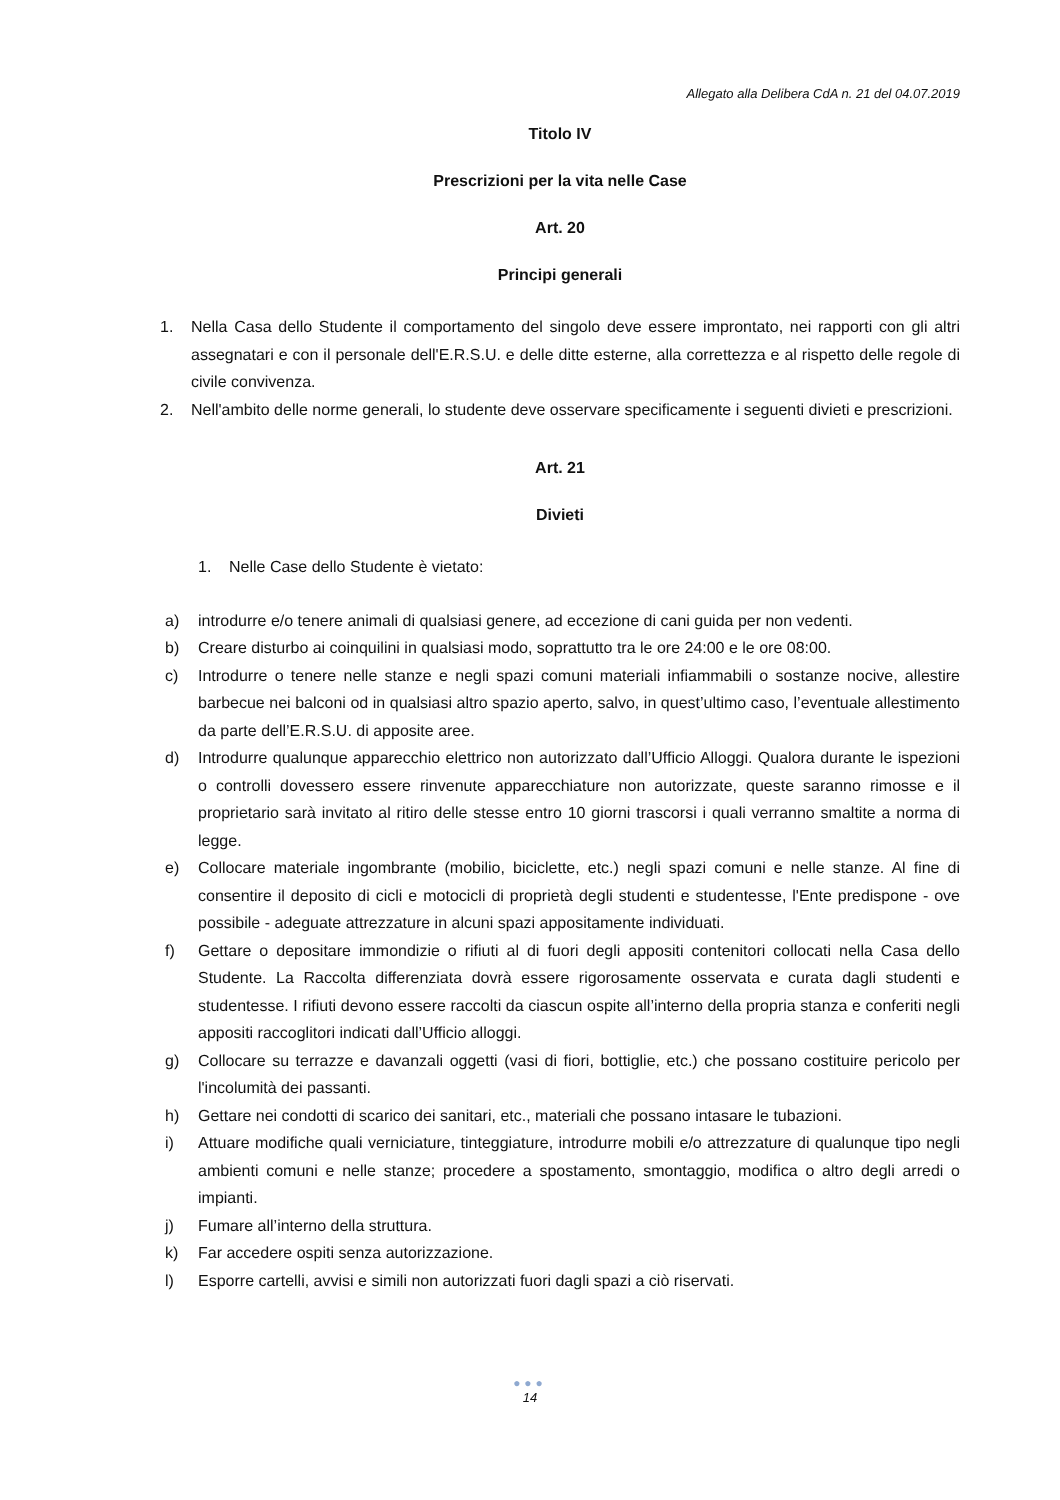Allegato alla Delibera CdA n. 21 del 04.07.2019
Titolo IV
Prescrizioni per la vita nelle Case
Art. 20
Principi generali
1. Nella Casa dello Studente il comportamento del singolo deve essere improntato, nei rapporti con gli altri assegnatari e con il personale dell'E.R.S.U. e delle ditte esterne, alla correttezza e al rispetto delle regole di civile convivenza.
2. Nell'ambito delle norme generali, lo studente deve osservare specificamente i seguenti divieti e prescrizioni.
Art. 21
Divieti
1. Nelle Case dello Studente è vietato:
a) introdurre e/o tenere animali di qualsiasi genere, ad eccezione di cani guida per non vedenti.
b) Creare disturbo ai coinquilini in qualsiasi modo, soprattutto tra le ore 24:00 e le ore 08:00.
c) Introdurre o tenere nelle stanze e negli spazi comuni materiali infiammabili o sostanze nocive, allestire barbecue nei balconi od in qualsiasi altro spazio aperto, salvo, in quest’ultimo caso, l’eventuale allestimento da parte dell’E.R.S.U. di apposite aree.
d) Introdurre qualunque apparecchio elettrico non autorizzato dall’Ufficio Alloggi. Qualora durante le ispezioni o controlli dovessero essere rinvenute apparecchiature non autorizzate, queste saranno rimosse e il proprietario sarà invitato al ritiro delle stesse entro 10 giorni trascorsi i quali verranno smaltite a norma di legge.
e) Collocare materiale ingombrante (mobilio, biciclette, etc.) negli spazi comuni e nelle stanze. Al fine di consentire il deposito di cicli e motocicli di proprietà degli studenti e studentesse, l'Ente predispone - ove possibile - adeguate attrezzature in alcuni spazi appositamente individuati.
f) Gettare o depositare immondizie o rifiuti al di fuori degli appositi contenitori collocati nella Casa dello Studente. La Raccolta differenziata dovrà essere rigorosamente osservata e curata dagli studenti e studentesse. I rifiuti devono essere raccolti da ciascun ospite all’interno della propria stanza e conferiti negli appositi raccoglitori indicati dall’Ufficio alloggi.
g) Collocare su terrazze e davanzali oggetti (vasi di fiori, bottiglie, etc.) che possano costituire pericolo per l'incolumità dei passanti.
h) Gettare nei condotti di scarico dei sanitari, etc., materiali che possano intasare le tubazioni.
i) Attuare modifiche quali verniciature, tinteggiature, introdurre mobili e/o attrezzature di qualunque tipo negli ambienti comuni e nelle stanze; procedere a spostamento, smontaggio, modifica o altro degli arredi o impianti.
j) Fumare all’interno della struttura.
k) Far accedere ospiti senza autorizzazione.
l) Esporre cartelli, avvisi e simili non autorizzati fuori dagli spazi a ciò riservati.
●●●
14